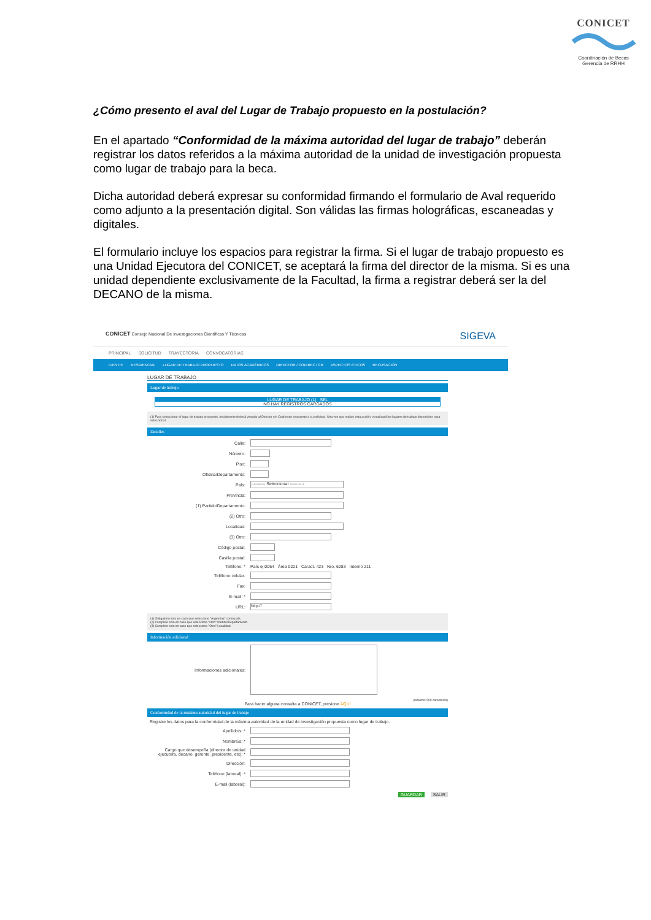CONICET
Coordinación de Becas
Gerencia de RRHH
¿Cómo presento el aval del Lugar de Trabajo propuesto en la postulación?
En el apartado “Conformidad de la máxima autoridad del lugar de trabajo” deberán registrar los datos referidos a la máxima autoridad de la unidad de investigación propuesta como lugar de trabajo para la beca.
Dicha autoridad deberá expresar su conformidad firmando el formulario de Aval requerido como adjunto a la presentación digital. Son válidas las firmas holográficas, escaneadas y digitales.
El formulario incluye los espacios para registrar la firma. Si el lugar de trabajo propuesto es una Unidad Ejecutora del CONICET, se aceptará la firma del director de la misma. Si es una unidad dependiente exclusivamente de la Facultad, la firma a registrar deberá ser la del DECANO de la misma.
CONICET Consejo Nacional De Investigaciones Científicas Y Técnicas
SIGEVA
PRINCIPAL SOLICITUD TRAYECTORIA CONVOCATORIAS
IDENTIF. RESIDENCIAL LUGAR DE TRABAJO PROPUESTO DATOS ACADÉMICOS DIRECTOR / CODIRECTOR ASPECTOS ÉTICOS RECUSACIÓN
LUGAR DE TRABAJO
Lugar de trabajo
LUGAR DE TRABAJO (1) SEL
NO HAY REGISTROS CARGADOS
(1) Para seleccionar el lugar de trabajo propuesto, inicialmente deberá vincular al Director y/o Codirector propuesto a su solicitud. Una vez que realice esta acción, visualizará los lugares de trabajo disponibles para seleccionar.
Detalles
Calle:
Número:
Piso:
Oficina/Departamento:
País:
---------- Seleccionar ----------
Provincia:
(1) Partido/Departamento:
(2) Otro:
Localidad:
(3) Otro:
Código postal:
Casilla postal:
Teléfono: * País ej:0054 Área 0221 Caract. 423 Nro. 6283 Interno 211
Teléfono celular:
Fax:
E-mail: *
URL:
http://
(1) Obligatorio solo en caso que seleccione "Argentina" como país.
(2) Complete solo en caso que seleccione "Otro" Partido/Departamento.
(3) Complete solo en caso que seleccione "Otra" Localidad.
Información adicional
Informaciones adicionales:
(máximo: 500 caracteres)
Para hacer alguna consulta a CONICET, presione AQUI
Conformidad de la máxima autoridad del lugar de trabajo
Registre los datos para la conformidad de la máxima autoridad de la unidad de investigación propuesta como lugar de trabajo.
Apellido/s: *
Nombre/s: *
Cargo que desempeña (director de unidad ejecutora, decano, gerente, presidente, etc): *
Dirección:
Teléfono (laboral): *
E-mail (laboral):
GUARDAR SALIR